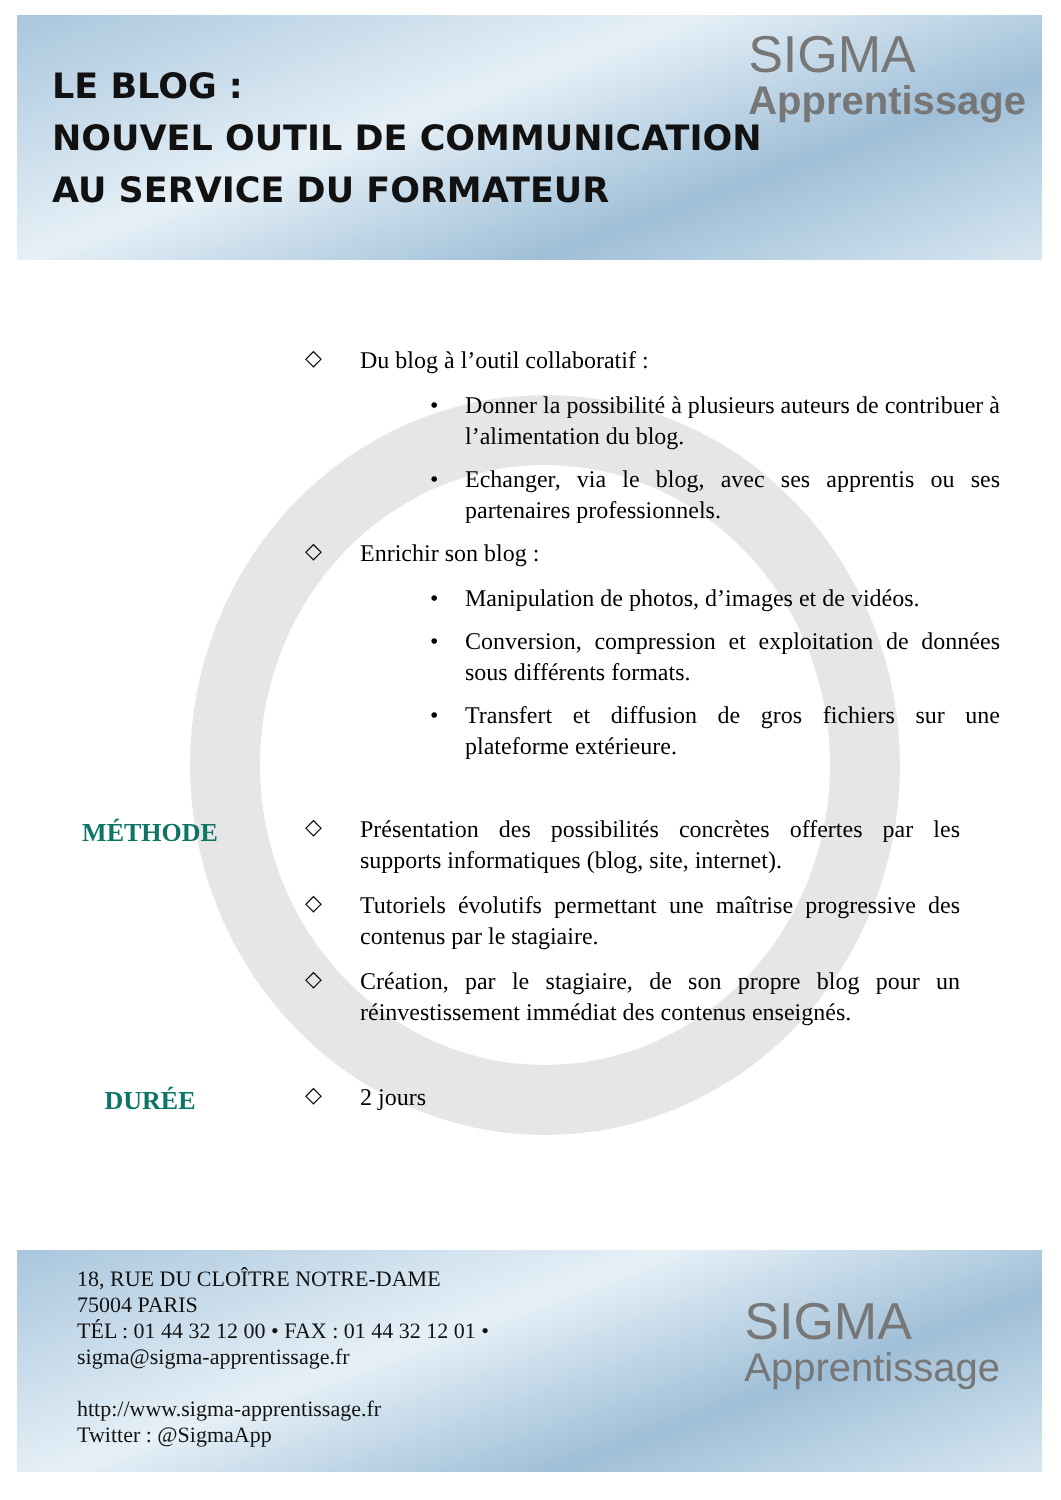SIGMA
Apprentissage
LE BLOG :
NOUVEL OUTIL DE COMMUNICATION
AU SERVICE DU FORMATEUR
◇
Du blog à l’outil collaboratif :
• Donner la possibilité à plusieurs auteurs de contribuer à l’alimentation du blog.
• Echanger, via le blog, avec ses apprentis ou ses partenaires professionnels.
◇
Enrichir son blog :
• Manipulation de photos, d’images et de vidéos.
• Conversion, compression et exploitation de données sous différents formats.
• Transfert et diffusion de gros fichiers sur une plateforme extérieure.
MÉTHODE
◇
Présentation des possibilités concrètes offertes par les supports informatiques (blog, site, internet).
◇
Tutoriels évolutifs permettant une maîtrise progressive des contenus par le stagiaire.
◇
Création, par le stagiaire, de son propre blog pour un réinvestissement immédiat des contenus enseignés.
DURÉE
◇
2 jours
SIGMA
Apprentissage
18, RUE DU CLOÎTRE NOTRE-DAME
75004 PARIS
TÉL : 01 44 32 12 00 • FAX : 01 44 32 12 01 •
sigma@sigma-apprentissage.fr
http://www.sigma-apprentissage.fr
Twitter : @SigmaApp